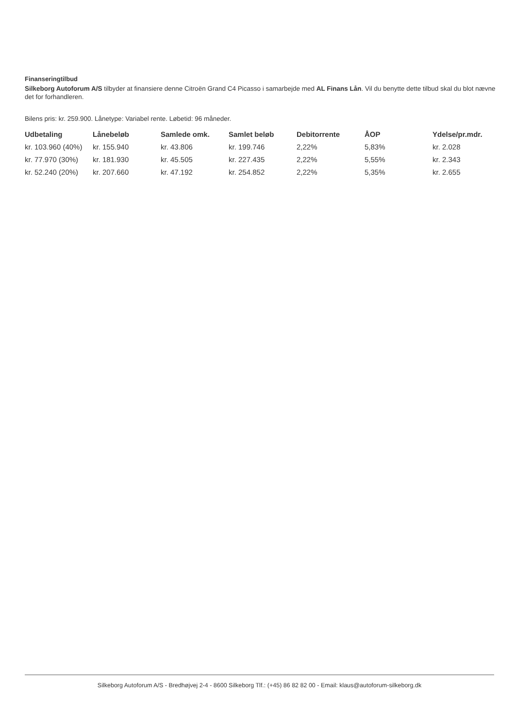Finanseringtilbud
Silkeborg Autoforum A/S tilbyder at finansiere denne Citroën Grand C4 Picasso i samarbejde med AL Finans Lån. Vil du benytte dette tilbud skal du blot nævne det for forhandleren.
Bilens pris: kr. 259.900. Lånetype: Variabel rente. Løbetid: 96 måneder.
| Udbetaling | Lånebeløb | Samlede omk. | Samlet beløb | Debitorrente | ÅOP | Ydelse/pr.mdr. |
| --- | --- | --- | --- | --- | --- | --- |
| kr. 103.960 (40%) | kr. 155.940 | kr. 43.806 | kr. 199.746 | 2,22% | 5,83% | kr. 2.028 |
| kr. 77.970 (30%) | kr. 181.930 | kr. 45.505 | kr. 227.435 | 2,22% | 5,55% | kr. 2.343 |
| kr. 52.240 (20%) | kr. 207.660 | kr. 47.192 | kr. 254.852 | 2,22% | 5,35% | kr. 2.655 |
Silkeborg Autoforum A/S - Bredhøjvej 2-4 - 8600 Silkeborg Tlf.: (+45) 86 82 82 00 - Email: klaus@autoforum-silkeborg.dk